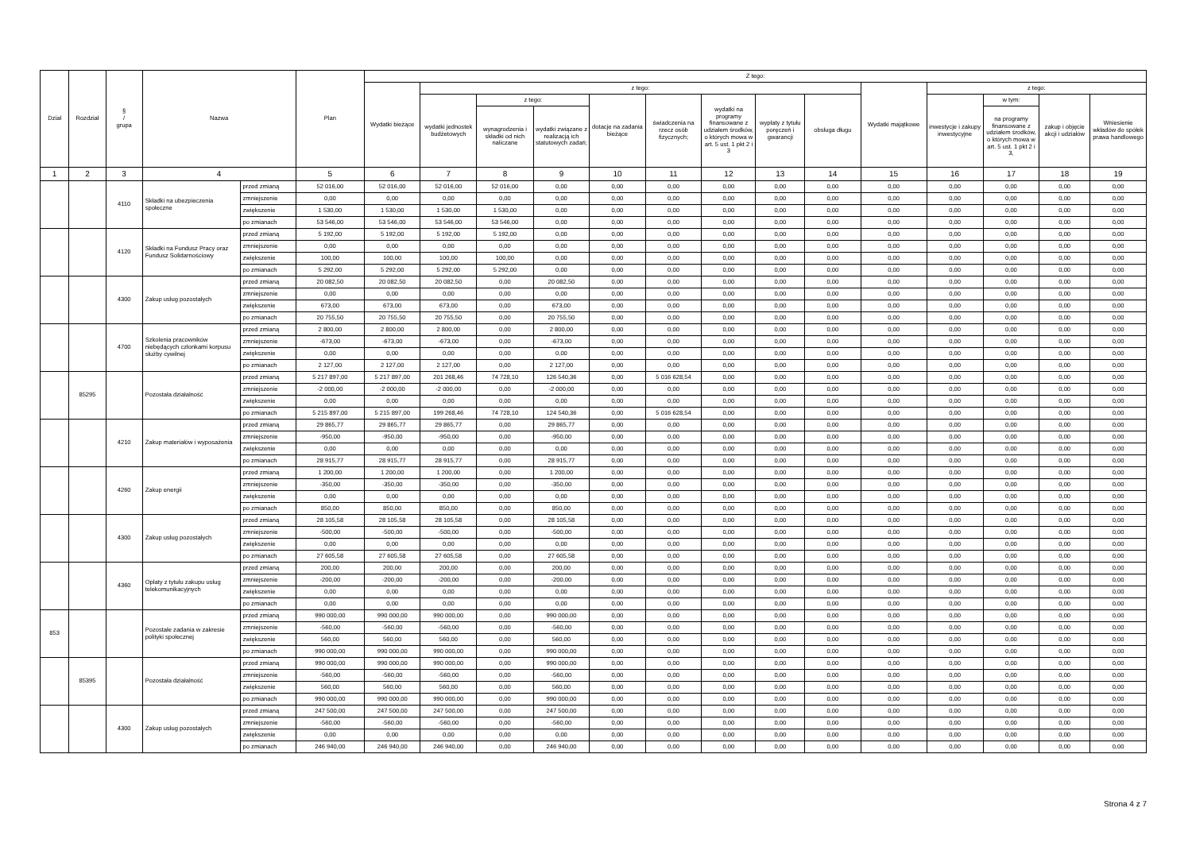| Dział | Rozdział | § / grupa | Nazwa | | Plan | Z tego: | | | | | | | | | | | | | |
| --- | --- | --- | --- | --- | --- | --- | --- | --- | --- | --- | --- | --- | --- | --- | --- | --- | --- | --- | --- |
| | | | | | | Wydatki bieżące | z tego: | | | | | | | | Wydatki majątkowe | z tego: | | | |
| | | | | | | | wydatki jednostek budżetowych | z tego: | | dotacje na zadania bieżące | świadczenia na rzecz osób fizycznych; | wydatki na programy finansowane z udziałem środków, o których mowa w art. 5 ust. 1 pkt 2 i 3 | wypłaty z tytułu poręczeń i gwarancji | obsługa długu | | inwestycje i zakupy inwestycyjne | w tym: | zakup i objęcie akcji i udziałów | Wniesienie wkładów do spółek prawa handlowego |
| | | | | | | | | wynagrodzenia i składki od nich naliczane | wydatki związane z realizacją ich statutowych zadań; | | | | | | | | na programy finansowane z udziałem środków, o których mowa w art. 5 ust. 1 pkt 2 i 3, | | |
| 1 | 2 | 3 | 4 | | 5 | 6 | 7 | 8 | 9 | 10 | 11 | 12 | 13 | 14 | 15 | 16 | 17 | 18 | 19 |
| | | 4110 | Składki na ubezpieczenia społeczne | przed zmianą | 52 016,00 | 52 016,00 | 52 016,00 | 52 016,00 | 0,00 | 0,00 | 0,00 | 0,00 | 0,00 | 0,00 | 0,00 | 0,00 | 0,00 | 0,00 | 0,00 |
| | | | | zmniejszenie | 0,00 | 0,00 | 0,00 | 0,00 | 0,00 | 0,00 | 0,00 | 0,00 | 0,00 | 0,00 | 0,00 | 0,00 | 0,00 | 0,00 | 0,00 |
| | | | | zwiększenie | 1 530,00 | 1 530,00 | 1 530,00 | 1 530,00 | 0,00 | 0,00 | 0,00 | 0,00 | 0,00 | 0,00 | 0,00 | 0,00 | 0,00 | 0,00 | 0,00 |
| | | | | po zmianach | 53 546,00 | 53 546,00 | 53 546,00 | 53 546,00 | 0,00 | 0,00 | 0,00 | 0,00 | 0,00 | 0,00 | 0,00 | 0,00 | 0,00 | 0,00 | 0,00 |
| | | 4120 | Składki na Fundusz Pracy oraz Fundusz Solidarnościowy | przed zmianą | 5 192,00 | 5 192,00 | 5 192,00 | 5 192,00 | 0,00 | 0,00 | 0,00 | 0,00 | 0,00 | 0,00 | 0,00 | 0,00 | 0,00 | 0,00 | 0,00 |
| | | | | zmniejszenie | 0,00 | 0,00 | 0,00 | 0,00 | 0,00 | 0,00 | 0,00 | 0,00 | 0,00 | 0,00 | 0,00 | 0,00 | 0,00 | 0,00 | 0,00 |
| | | | | zwiększenie | 100,00 | 100,00 | 100,00 | 100,00 | 0,00 | 0,00 | 0,00 | 0,00 | 0,00 | 0,00 | 0,00 | 0,00 | 0,00 | 0,00 | 0,00 |
| | | | | po zmianach | 5 292,00 | 5 292,00 | 5 292,00 | 5 292,00 | 0,00 | 0,00 | 0,00 | 0,00 | 0,00 | 0,00 | 0,00 | 0,00 | 0,00 | 0,00 | 0,00 |
| | | 4300 | Zakup usług pozostałych | przed zmianą | 20 082,50 | 20 082,50 | 20 082,50 | 0,00 | 20 082,50 | 0,00 | 0,00 | 0,00 | 0,00 | 0,00 | 0,00 | 0,00 | 0,00 | 0,00 | 0,00 |
| | | | | zmniejszenie | 0,00 | 0,00 | 0,00 | 0,00 | 0,00 | 0,00 | 0,00 | 0,00 | 0,00 | 0,00 | 0,00 | 0,00 | 0,00 | 0,00 | 0,00 |
| | | | | zwiększenie | 673,00 | 673,00 | 673,00 | 0,00 | 673,00 | 0,00 | 0,00 | 0,00 | 0,00 | 0,00 | 0,00 | 0,00 | 0,00 | 0,00 | 0,00 |
| | | | | po zmianach | 20 755,50 | 20 755,50 | 20 755,50 | 0,00 | 20 755,50 | 0,00 | 0,00 | 0,00 | 0,00 | 0,00 | 0,00 | 0,00 | 0,00 | 0,00 | 0,00 |
| | | 4700 | Szkolenia pracowników niebędących członkami korpusu służby cywilnej | przed zmianą | 2 800,00 | 2 800,00 | 2 800,00 | 0,00 | 2 800,00 | 0,00 | 0,00 | 0,00 | 0,00 | 0,00 | 0,00 | 0,00 | 0,00 | 0,00 | 0,00 |
| | | | | zmniejszenie | -673,00 | -673,00 | -673,00 | 0,00 | -673,00 | 0,00 | 0,00 | 0,00 | 0,00 | 0,00 | 0,00 | 0,00 | 0,00 | 0,00 | 0,00 |
| | | | | zwiększenie | 0,00 | 0,00 | 0,00 | 0,00 | 0,00 | 0,00 | 0,00 | 0,00 | 0,00 | 0,00 | 0,00 | 0,00 | 0,00 | 0,00 | 0,00 |
| | | | | po zmianach | 2 127,00 | 2 127,00 | 2 127,00 | 0,00 | 2 127,00 | 0,00 | 0,00 | 0,00 | 0,00 | 0,00 | 0,00 | 0,00 | 0,00 | 0,00 | 0,00 |
| | 85295 | | Pozostała działalność | przed zmianą | 5 217 897,00 | 5 217 897,00 | 201 268,46 | 74 728,10 | 126 540,36 | 0,00 | 5 016 628,54 | 0,00 | 0,00 | 0,00 | 0,00 | 0,00 | 0,00 | 0,00 | 0,00 |
| | | | | zmniejszenie | -2 000,00 | -2 000,00 | -2 000,00 | 0,00 | -2 000,00 | 0,00 | 0,00 | 0,00 | 0,00 | 0,00 | 0,00 | 0,00 | 0,00 | 0,00 | 0,00 |
| | | | | zwiększenie | 0,00 | 0,00 | 0,00 | 0,00 | 0,00 | 0,00 | 0,00 | 0,00 | 0,00 | 0,00 | 0,00 | 0,00 | 0,00 | 0,00 | 0,00 |
| | | | | po zmianach | 5 215 897,00 | 5 215 897,00 | 199 268,46 | 74 728,10 | 124 540,36 | 0,00 | 5 016 628,54 | 0,00 | 0,00 | 0,00 | 0,00 | 0,00 | 0,00 | 0,00 | 0,00 |
| | | 4210 | Zakup materiałów i wyposażenia | przed zmianą | 29 865,77 | 29 865,77 | 29 865,77 | 0,00 | 29 865,77 | 0,00 | 0,00 | 0,00 | 0,00 | 0,00 | 0,00 | 0,00 | 0,00 | 0,00 | 0,00 |
| | | | | zmniejszenie | -950,00 | -950,00 | -950,00 | 0,00 | -950,00 | 0,00 | 0,00 | 0,00 | 0,00 | 0,00 | 0,00 | 0,00 | 0,00 | 0,00 | 0,00 |
| | | | | zwiększenie | 0,00 | 0,00 | 0,00 | 0,00 | 0,00 | 0,00 | 0,00 | 0,00 | 0,00 | 0,00 | 0,00 | 0,00 | 0,00 | 0,00 | 0,00 |
| | | | | po zmianach | 28 915,77 | 28 915,77 | 28 915,77 | 0,00 | 28 915,77 | 0,00 | 0,00 | 0,00 | 0,00 | 0,00 | 0,00 | 0,00 | 0,00 | 0,00 | 0,00 |
| | | 4260 | Zakup energii | przed zmianą | 1 200,00 | 1 200,00 | 1 200,00 | 0,00 | 1 200,00 | 0,00 | 0,00 | 0,00 | 0,00 | 0,00 | 0,00 | 0,00 | 0,00 | 0,00 | 0,00 |
| | | | | zmniejszenie | -350,00 | -350,00 | -350,00 | 0,00 | -350,00 | 0,00 | 0,00 | 0,00 | 0,00 | 0,00 | 0,00 | 0,00 | 0,00 | 0,00 | 0,00 |
| | | | | zwiększenie | 0,00 | 0,00 | 0,00 | 0,00 | 0,00 | 0,00 | 0,00 | 0,00 | 0,00 | 0,00 | 0,00 | 0,00 | 0,00 | 0,00 | 0,00 |
| | | | | po zmianach | 850,00 | 850,00 | 850,00 | 0,00 | 850,00 | 0,00 | 0,00 | 0,00 | 0,00 | 0,00 | 0,00 | 0,00 | 0,00 | 0,00 | 0,00 |
| | | 4300 | Zakup usług pozostałych | przed zmianą | 28 105,58 | 28 105,58 | 28 105,58 | 0,00 | 28 105,58 | 0,00 | 0,00 | 0,00 | 0,00 | 0,00 | 0,00 | 0,00 | 0,00 | 0,00 | 0,00 |
| | | | | zmniejszenie | -500,00 | -500,00 | -500,00 | 0,00 | -500,00 | 0,00 | 0,00 | 0,00 | 0,00 | 0,00 | 0,00 | 0,00 | 0,00 | 0,00 | 0,00 |
| | | | | zwiększenie | 0,00 | 0,00 | 0,00 | 0,00 | 0,00 | 0,00 | 0,00 | 0,00 | 0,00 | 0,00 | 0,00 | 0,00 | 0,00 | 0,00 | 0,00 |
| | | | | po zmianach | 27 605,58 | 27 605,58 | 27 605,58 | 0,00 | 27 605,58 | 0,00 | 0,00 | 0,00 | 0,00 | 0,00 | 0,00 | 0,00 | 0,00 | 0,00 | 0,00 |
| | | 4360 | Opłaty z tytułu zakupu usług telekomunikacyjnych | przed zmianą | 200,00 | 200,00 | 200,00 | 0,00 | 200,00 | 0,00 | 0,00 | 0,00 | 0,00 | 0,00 | 0,00 | 0,00 | 0,00 | 0,00 | 0,00 |
| | | | | zmniejszenie | -200,00 | -200,00 | -200,00 | 0,00 | -200,00 | 0,00 | 0,00 | 0,00 | 0,00 | 0,00 | 0,00 | 0,00 | 0,00 | 0,00 | 0,00 |
| | | | | zwiększenie | 0,00 | 0,00 | 0,00 | 0,00 | 0,00 | 0,00 | 0,00 | 0,00 | 0,00 | 0,00 | 0,00 | 0,00 | 0,00 | 0,00 | 0,00 |
| | | | | po zmianach | 0,00 | 0,00 | 0,00 | 0,00 | 0,00 | 0,00 | 0,00 | 0,00 | 0,00 | 0,00 | 0,00 | 0,00 | 0,00 | 0,00 | 0,00 |
| 853 | | | Pozostałe zadania w zakresie polityki społecznej | przed zmianą | 990 000,00 | 990 000,00 | 990 000,00 | 0,00 | 990 000,00 | 0,00 | 0,00 | 0,00 | 0,00 | 0,00 | 0,00 | 0,00 | 0,00 | 0,00 | 0,00 |
| | | | | zmniejszenie | -560,00 | -560,00 | -560,00 | 0,00 | -560,00 | 0,00 | 0,00 | 0,00 | 0,00 | 0,00 | 0,00 | 0,00 | 0,00 | 0,00 | 0,00 |
| | | | | zwiększenie | 560,00 | 560,00 | 560,00 | 0,00 | 560,00 | 0,00 | 0,00 | 0,00 | 0,00 | 0,00 | 0,00 | 0,00 | 0,00 | 0,00 | 0,00 |
| | | | | po zmianach | 990 000,00 | 990 000,00 | 990 000,00 | 0,00 | 990 000,00 | 0,00 | 0,00 | 0,00 | 0,00 | 0,00 | 0,00 | 0,00 | 0,00 | 0,00 | 0,00 |
| | 85395 | | Pozostała działalność | przed zmianą | 990 000,00 | 990 000,00 | 990 000,00 | 0,00 | 990 000,00 | 0,00 | 0,00 | 0,00 | 0,00 | 0,00 | 0,00 | 0,00 | 0,00 | 0,00 | 0,00 |
| | | | | zmniejszenie | -560,00 | -560,00 | -560,00 | 0,00 | -560,00 | 0,00 | 0,00 | 0,00 | 0,00 | 0,00 | 0,00 | 0,00 | 0,00 | 0,00 | 0,00 |
| | | | | zwiększenie | 560,00 | 560,00 | 560,00 | 0,00 | 560,00 | 0,00 | 0,00 | 0,00 | 0,00 | 0,00 | 0,00 | 0,00 | 0,00 | 0,00 | 0,00 |
| | | | | po zmianach | 990 000,00 | 990 000,00 | 990 000,00 | 0,00 | 990 000,00 | 0,00 | 0,00 | 0,00 | 0,00 | 0,00 | 0,00 | 0,00 | 0,00 | 0,00 | 0,00 |
| | | 4300 | Zakup usług pozostałych | przed zmianą | 247 500,00 | 247 500,00 | 247 500,00 | 0,00 | 247 500,00 | 0,00 | 0,00 | 0,00 | 0,00 | 0,00 | 0,00 | 0,00 | 0,00 | 0,00 | 0,00 |
| | | | | zmniejszenie | -560,00 | -560,00 | -560,00 | 0,00 | -560,00 | 0,00 | 0,00 | 0,00 | 0,00 | 0,00 | 0,00 | 0,00 | 0,00 | 0,00 | 0,00 |
| | | | | zwiększenie | 0,00 | 0,00 | 0,00 | 0,00 | 0,00 | 0,00 | 0,00 | 0,00 | 0,00 | 0,00 | 0,00 | 0,00 | 0,00 | 0,00 | 0,00 |
| | | | | po zmianach | 246 940,00 | 246 940,00 | 246 940,00 | 0,00 | 246 940,00 | 0,00 | 0,00 | 0,00 | 0,00 | 0,00 | 0,00 | 0,00 | 0,00 | 0,00 | 0,00 |
Strona 4 z 7